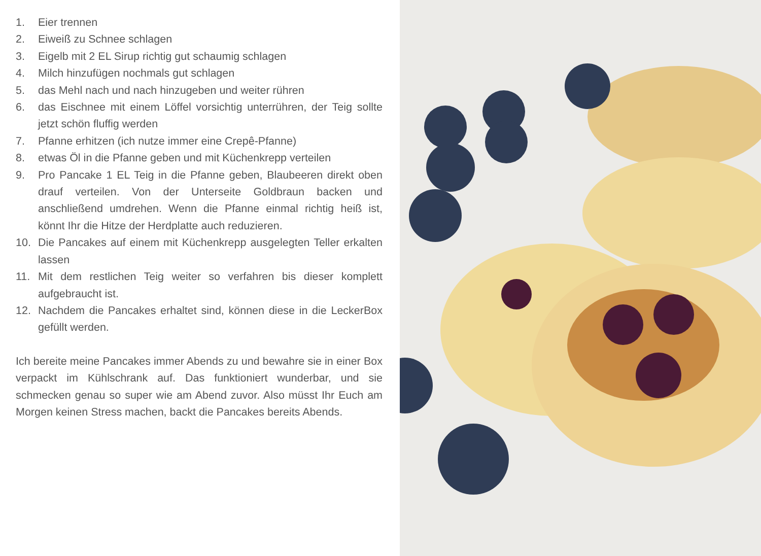1. Eier trennen
2. Eiweiß zu Schnee schlagen
3. Eigelb mit 2 EL Sirup richtig gut schaumig schlagen
4. Milch hinzufügen nochmals gut schlagen
5. das Mehl nach und nach hinzugeben und weiter rühren
6. das Eischnee mit einem Löffel vorsichtig unterrühren, der Teig sollte jetzt schön fluffig werden
7. Pfanne erhitzen (ich nutze immer eine Crepê-Pfanne)
8. etwas Öl in die Pfanne geben und mit Küchenkrepp verteilen
9. Pro Pancake 1 EL Teig in die Pfanne geben, Blaubeeren direkt oben drauf verteilen. Von der Unterseite Goldbraun backen und anschließend umdrehen. Wenn die Pfanne einmal richtig heiß ist, könnt Ihr die Hitze der Herdplatte auch reduzieren.
10. Die Pancakes auf einem mit Küchenkrepp ausgelegten Teller erkalten lassen
11. Mit dem restlichen Teig weiter so verfahren bis dieser komplett aufgebraucht ist.
12. Nachdem die Pancakes erhaltet sind, können diese in die LeckerBox gefüllt werden.
Ich bereite meine Pancakes immer Abends zu und bewahre sie in einer Box verpackt im Kühlschrank auf. Das funktioniert wunderbar, und sie schmecken genau so super wie am Abend zuvor. Also müsst Ihr Euch am Morgen keinen Stress machen, backt die Pancakes bereits Abends.